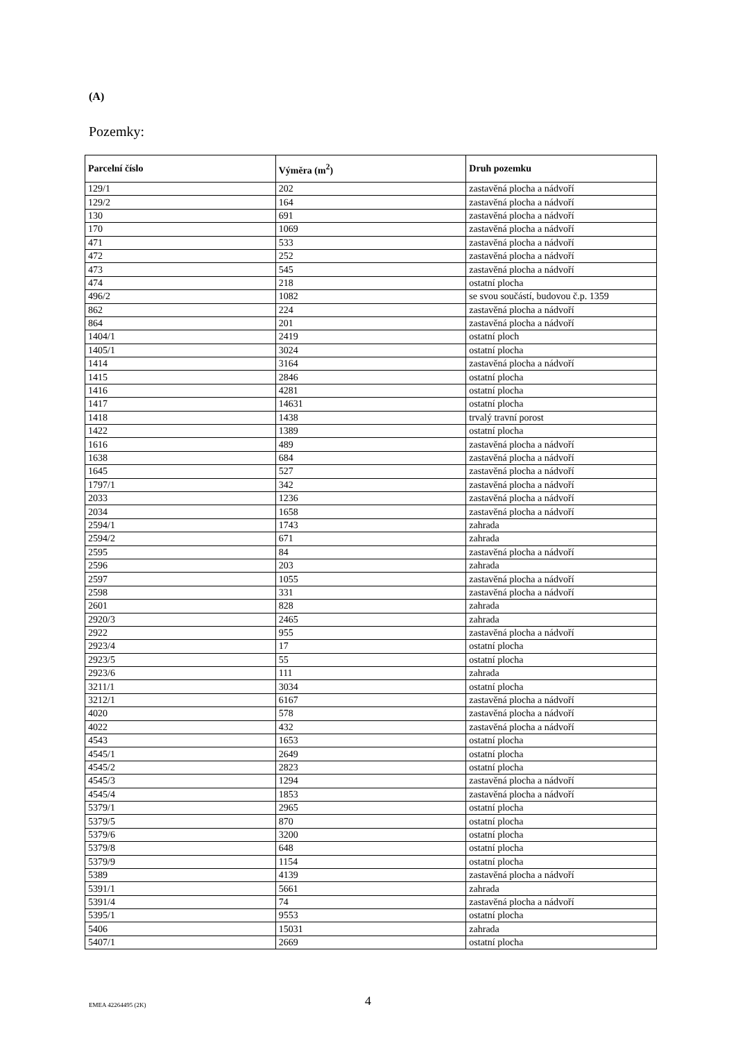(A)
Pozemky:
| Parcelní číslo | Výměra (m<sup>2</sup>) | Druh pozemku |
| --- | --- | --- |
| 129/1 | 202 | zastavěná plocha a nádvoří |
| 129/2 | 164 | zastavěná plocha a nádvoří |
| 130 | 691 | zastavěná plocha a nádvoří |
| 170 | 1069 | zastavěná plocha a nádvoří |
| 471 | 533 | zastavěná plocha a nádvoří |
| 472 | 252 | zastavěná plocha a nádvoří |
| 473 | 545 | zastavěná plocha a nádvoří |
| 474 | 218 | ostatní plocha |
| 496/2 | 1082 | se svou součástí, budovou č.p. 1359 |
| 862 | 224 | zastavěná plocha a nádvoří |
| 864 | 201 | zastavěná plocha a nádvoří |
| 1404/1 | 2419 | ostatní ploch |
| 1405/1 | 3024 | ostatní plocha |
| 1414 | 3164 | zastavěná plocha a nádvoří |
| 1415 | 2846 | ostatní plocha |
| 1416 | 4281 | ostatní plocha |
| 1417 | 14631 | ostatní plocha |
| 1418 | 1438 | trvalý travní porost |
| 1422 | 1389 | ostatní plocha |
| 1616 | 489 | zastavěná plocha a nádvoří |
| 1638 | 684 | zastavěná plocha a nádvoří |
| 1645 | 527 | zastavěná plocha a nádvoří |
| 1797/1 | 342 | zastavěná plocha a nádvoří |
| 2033 | 1236 | zastavěná plocha a nádvoří |
| 2034 | 1658 | zastavěná plocha a nádvoří |
| 2594/1 | 1743 | zahrada |
| 2594/2 | 671 | zahrada |
| 2595 | 84 | zastavěná plocha a nádvoří |
| 2596 | 203 | zahrada |
| 2597 | 1055 | zastavěná plocha a nádvoří |
| 2598 | 331 | zastavěná plocha a nádvoří |
| 2601 | 828 | zahrada |
| 2920/3 | 2465 | zahrada |
| 2922 | 955 | zastavěná plocha a nádvoří |
| 2923/4 | 17 | ostatní plocha |
| 2923/5 | 55 | ostatní plocha |
| 2923/6 | 111 | zahrada |
| 3211/1 | 3034 | ostatní plocha |
| 3212/1 | 6167 | zastavěná plocha a nádvoří |
| 4020 | 578 | zastavěná plocha a nádvoří |
| 4022 | 432 | zastavěná plocha a nádvoří |
| 4543 | 1653 | ostatní plocha |
| 4545/1 | 2649 | ostatní plocha |
| 4545/2 | 2823 | ostatní plocha |
| 4545/3 | 1294 | zastavěná plocha a nádvoří |
| 4545/4 | 1853 | zastavěná plocha a nádvoří |
| 5379/1 | 2965 | ostatní plocha |
| 5379/5 | 870 | ostatní plocha |
| 5379/6 | 3200 | ostatní plocha |
| 5379/8 | 648 | ostatní plocha |
| 5379/9 | 1154 | ostatní plocha |
| 5389 | 4139 | zastavěná plocha a nádvoří |
| 5391/1 | 5661 | zahrada |
| 5391/4 | 74 | zastavěná plocha a nádvoří |
| 5395/1 | 9553 | ostatní plocha |
| 5406 | 15031 | zahrada |
| 5407/1 | 2669 | ostatní plocha |
EMEA 42264495 (2K) 4